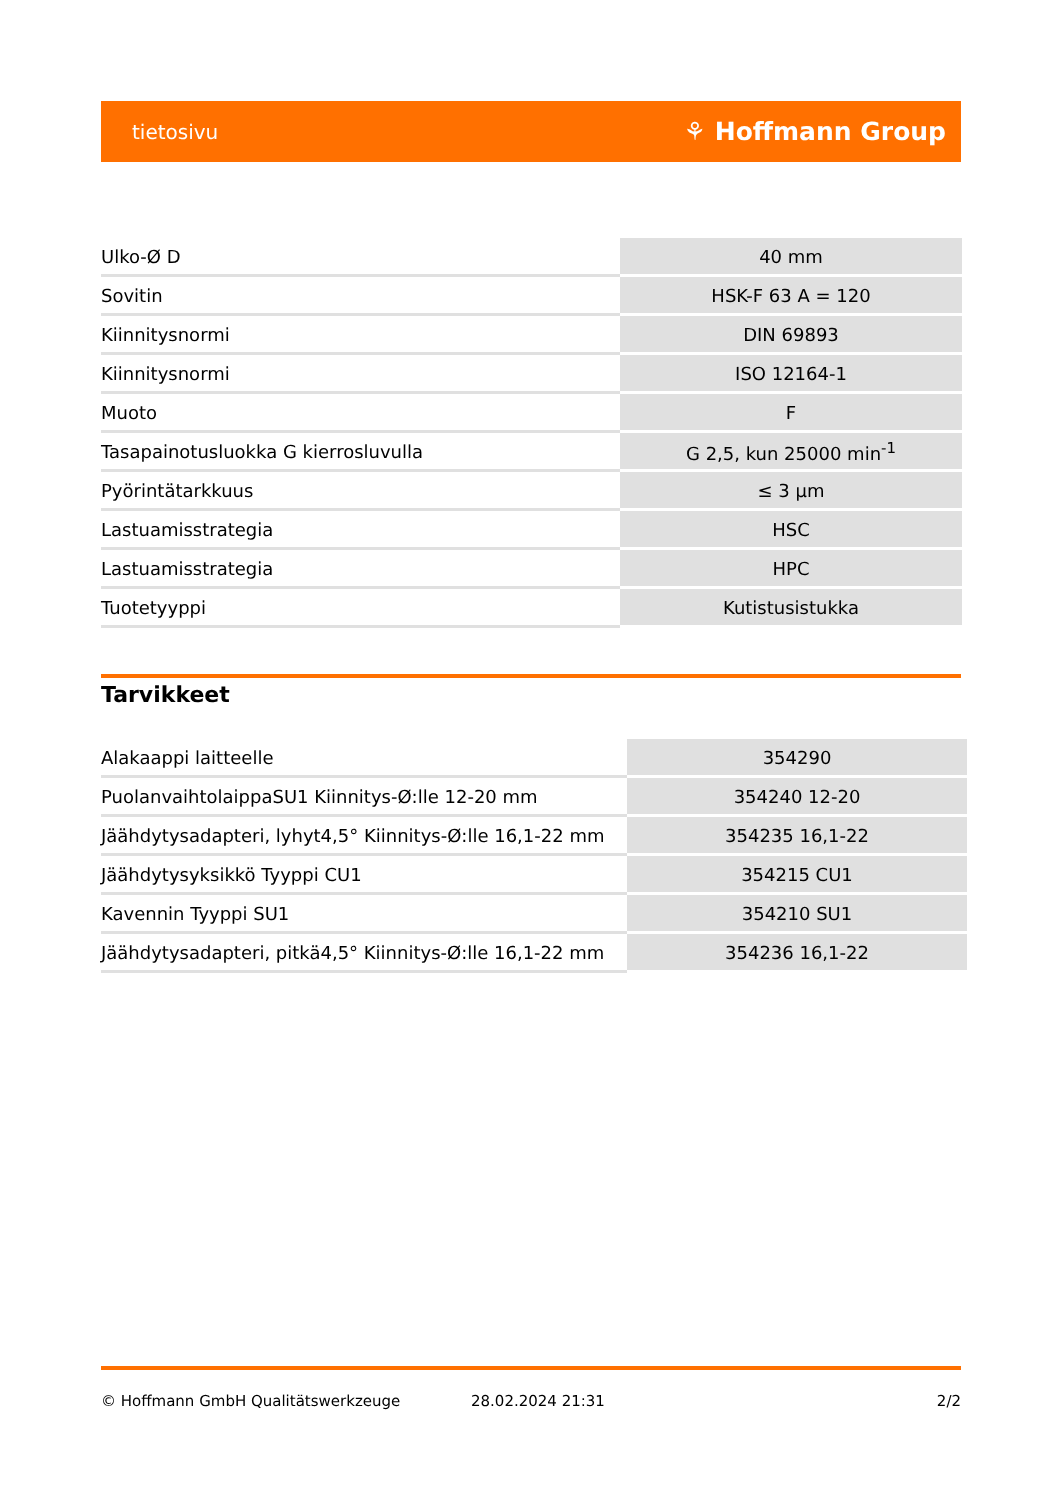tietosivu ⚘ Hoffmann Group
| Ulko-Ø D | 40 mm |
| Sovitin | HSK-F 63 A = 120 |
| Kiinnitysnormi | DIN 69893 |
| Kiinnitysnormi | ISO 12164-1 |
| Muoto | F |
| Tasapainotusluokka G kierrosluvulla | G 2,5, kun 25000 min<sup>-1</sup> |
| Pyörintätarkkuus | ≤ 3 µm |
| Lastuamisstrategia | HSC |
| Lastuamisstrategia | HPC |
| Tuotetyyppi | Kutistusistukka |
Tarvikkeet
| Alakaappi laitteelle | 354290 |
| PuolanvaihtolaippaSU1 Kiinnitys-Ø:lle 12-20 mm | 354240 12-20 |
| Jäähdytysadapteri, lyhyt4,5° Kiinnitys-Ø:lle 16,1-22 mm | 354235 16,1-22 |
| Jäähdytysyksikkö Tyyppi CU1 | 354215 CU1 |
| Kavennin Tyyppi SU1 | 354210 SU1 |
| Jäähdytysadapteri, pitkä4,5° Kiinnitys-Ø:lle 16,1-22 mm | 354236 16,1-22 |
© Hoffmann GmbH Qualitätswerkzeuge 28.02.2024 21:31 2/2